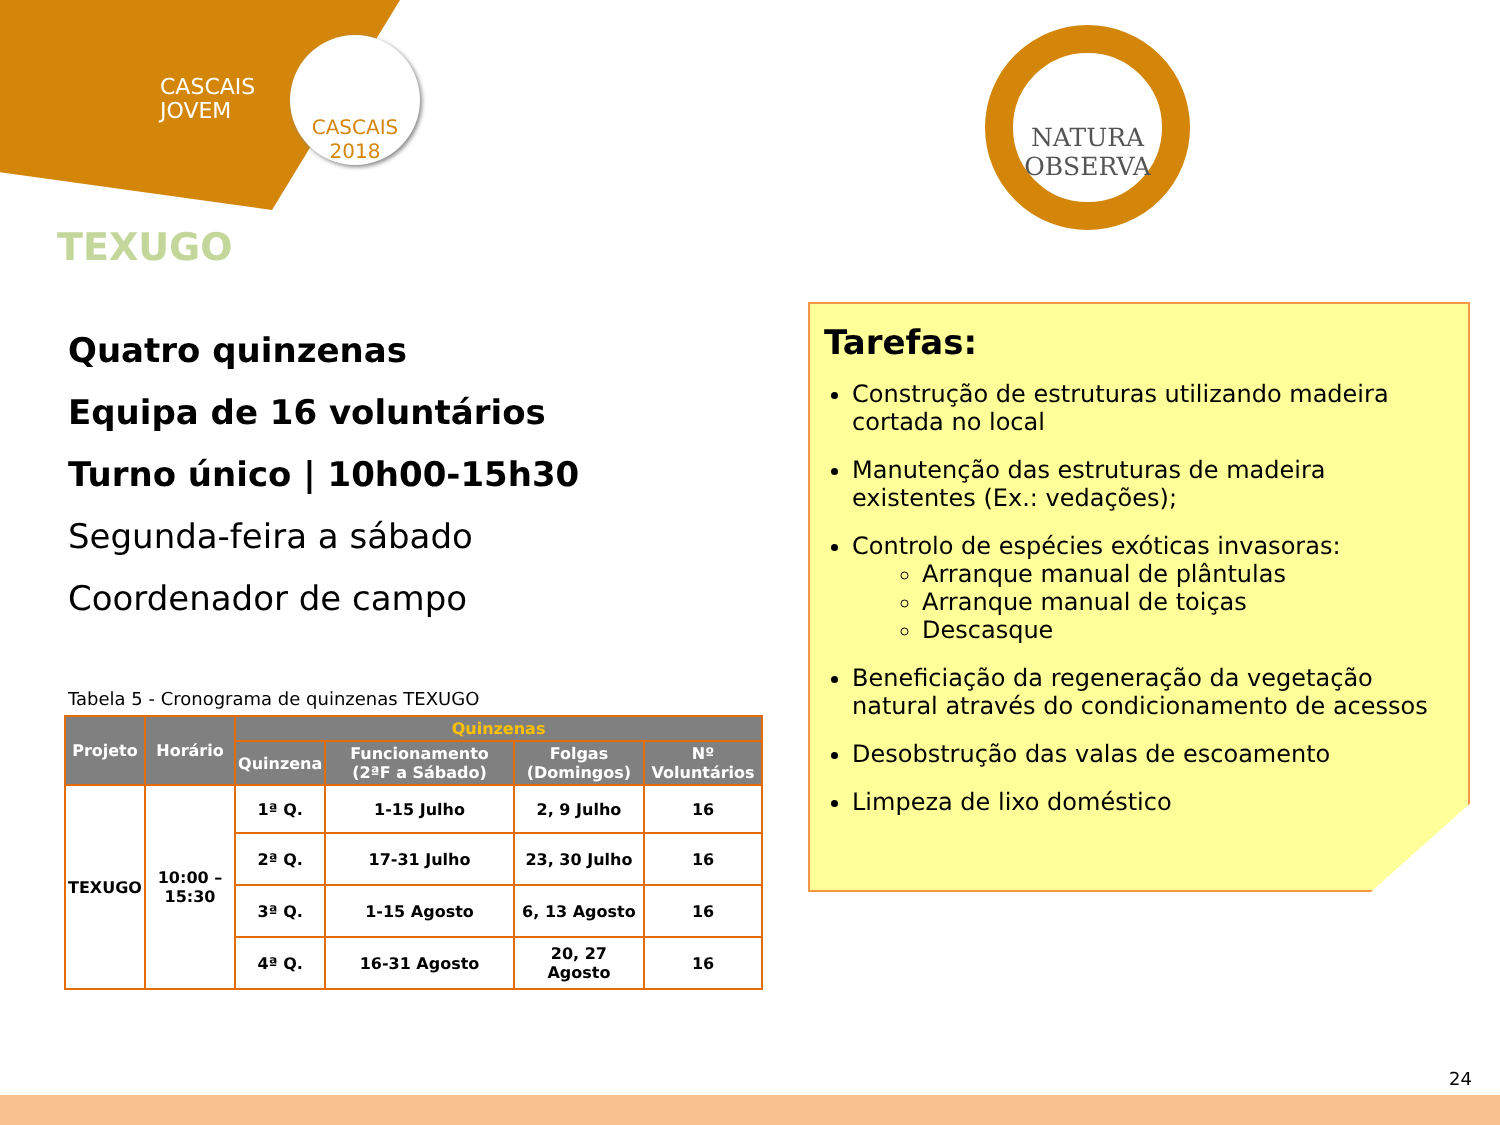CASCAIS
JOVEM
CASCAIS
2018
NATURA
OBSERVA
TEXUGO
Quatro quinzenas
Equipa de 16 voluntários
Turno único | 10h00-15h30
Segunda-feira a sábado
Coordenador de campo
Tabela 5 - Cronograma de quinzenas TEXUGO
| Projeto | Horário | Quinzenas | | | |
| --- | --- | --- | --- | --- | --- |
| | | Quinzena | Funcionamento (2ªF a Sábado) | Folgas (Domingos) | Nº Voluntários |
| TEXUGO | 10:00 – 15:30 | 1ª Q. | 1-15 Julho | 2, 9 Julho | 16 |
| | | 2ª Q. | 17-31 Julho | 23, 30 Julho | 16 |
| | | 3ª Q. | 1-15 Agosto | 6, 13 Agosto | 16 |
| | | 4ª Q. | 16-31 Agosto | 20, 27 Agosto | 16 |
Tarefas:
Construção de estruturas utilizando madeira cortada no local
Manutenção das estruturas de madeira existentes (Ex.: vedações);
Controlo de espécies exóticas invasoras:
Arranque manual de plântulas
Arranque manual de toiças
Descasque
Beneficiação da regeneração da vegetação natural através do condicionamento de acessos
Desobstrução das valas de escoamento
Limpeza de lixo doméstico
24